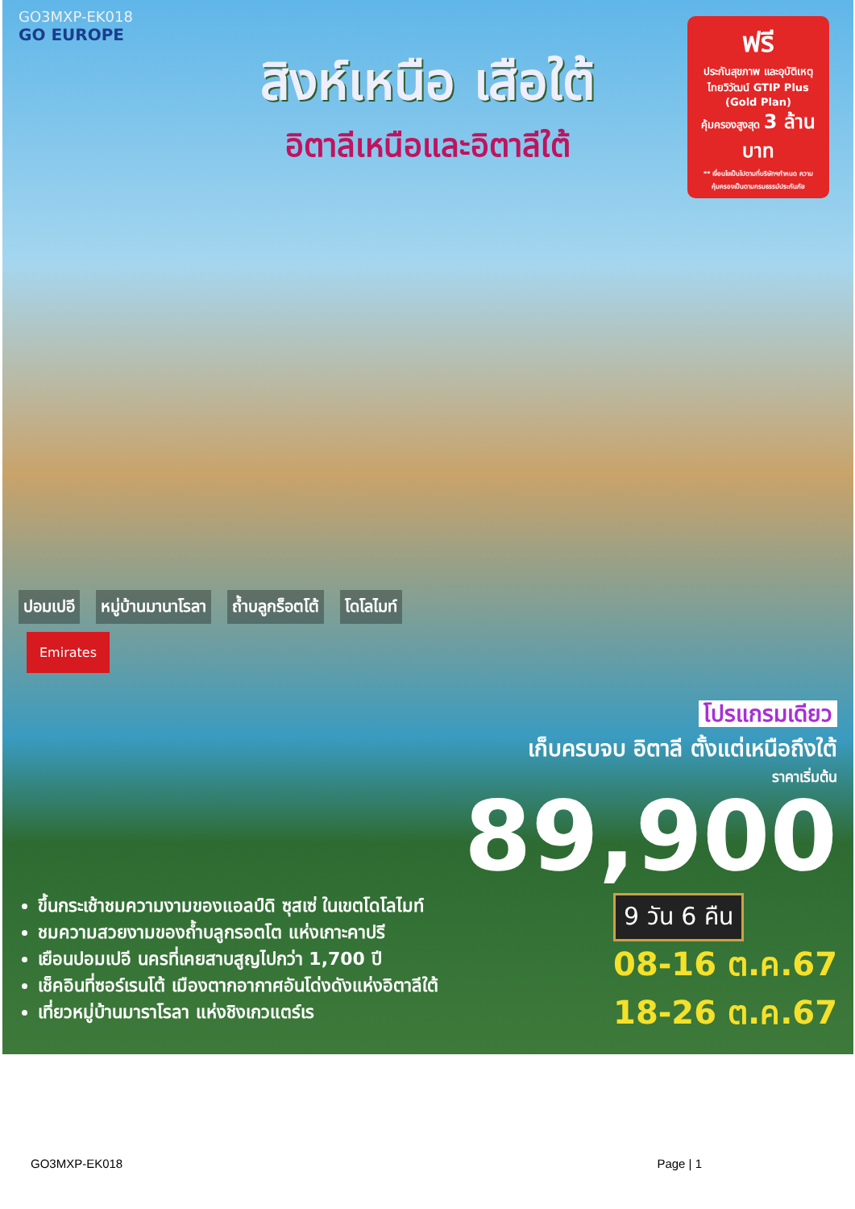GO3MXP-EK018
GO EUROPE
สิงห์เหนือ เสือใต้
อิตาลีเหนือและอิตาลีใต้
ฟรี
ประกันสุขภาพ และอุบัติเหตุ ไทยวิวัฒน์ GTIP Plus (Gold Plan)
คุ้มครองสูงสุด 3 ล้านบาท
** เงื่อนไขเป็นไปตามที่บริษัทฯกำหนด ความคุ้มครองเป็นตามกรมธรรม์ประกันภัย
ปอมเปอี หมู่บ้านมานาโรลา ถ้ำบลูกร็อตโต้ โดโลไมท์
Emirates
โปรแกรมเดียว
เก็บครบจบ อิตาลี ตั้งแต่เหนือถึงใต้
ราคาเริ่มต้น
89,900
ขึ้นกระเช้าชมความงามของแอลป์ดิ ซุสเซ่ ในเขตโดโลไมท์
ชมความสวยงามของถ้ำบลูกรอตโต แห่งเกาะคาปรี
เยือนปอมเปอี นครที่เคยสาบสูญไปกว่า 1,700 ปี
เช็คอินที่ซอร์เรนโต้ เมืองตากอากาศอันโด่งดังแห่งอิตาลีใต้
เที่ยวหมู่บ้านมาราโรลา แห่งชิงเกวแตร์เร
9 วัน 6 คืน
08-16 ต.ค.67
18-26 ต.ค.67
GO3MXP-EK018 Page | 1